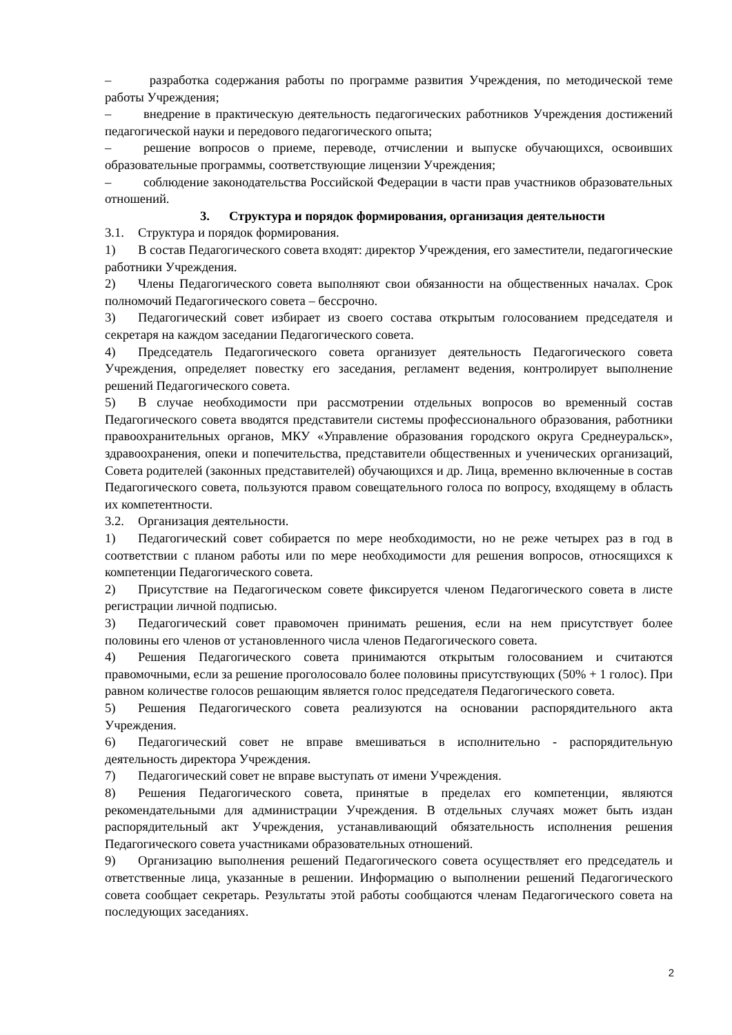– разработка содержания работы по программе развития Учреждения, по методической теме работы Учреждения;
– внедрение в практическую деятельность педагогических работников Учреждения достижений педагогической науки и передового педагогического опыта;
– решение вопросов о приеме, переводе, отчислении и выпуске обучающихся, освоивших образовательные программы, соответствующие лицензии Учреждения;
– соблюдение законодательства Российской Федерации в части прав участников образовательных отношений.
3. Структура и порядок формирования, организация деятельности
3.1. Структура и порядок формирования.
1) В состав Педагогического совета входят: директор Учреждения, его заместители, педагогические работники Учреждения.
2) Члены Педагогического совета выполняют свои обязанности на общественных началах. Срок полномочий Педагогического совета – бессрочно.
3) Педагогический совет избирает из своего состава открытым голосованием председателя и секретаря на каждом заседании Педагогического совета.
4) Председатель Педагогического совета организует деятельность Педагогического совета Учреждения, определяет повестку его заседания, регламент ведения, контролирует выполнение решений Педагогического совета.
5) В случае необходимости при рассмотрении отдельных вопросов во временный состав Педагогического совета вводятся представители системы профессионального образования, работники правоохранительных органов, МКУ «Управление образования городского округа Среднеуральск», здравоохранения, опеки и попечительства, представители общественных и ученических организаций, Совета родителей (законных представителей) обучающихся и др. Лица, временно включенные в состав Педагогического совета, пользуются правом совещательного голоса по вопросу, входящему в область их компетентности.
3.2. Организация деятельности.
1) Педагогический совет собирается по мере необходимости, но не реже четырех раз в год в соответствии с планом работы или по мере необходимости для решения вопросов, относящихся к компетенции Педагогического совета.
2) Присутствие на Педагогическом совете фиксируется членом Педагогического совета в листе регистрации личной подписью.
3) Педагогический совет правомочен принимать решения, если на нем присутствует более половины его членов от установленного числа членов Педагогического совета.
4) Решения Педагогического совета принимаются открытым голосованием и считаются правомочными, если за решение проголосовало более половины присутствующих (50% + 1 голос). При равном количестве голосов решающим является голос председателя Педагогического совета.
5) Решения Педагогического совета реализуются на основании распорядительного акта Учреждения.
6) Педагогический совет не вправе вмешиваться в исполнительно - распорядительную деятельность директора Учреждения.
7) Педагогический совет не вправе выступать от имени Учреждения.
8) Решения Педагогического совета, принятые в пределах его компетенции, являются рекомендательными для администрации Учреждения. В отдельных случаях может быть издан распорядительный акт Учреждения, устанавливающий обязательность исполнения решения Педагогического совета участниками образовательных отношений.
9) Организацию выполнения решений Педагогического совета осуществляет его председатель и ответственные лица, указанные в решении. Информацию о выполнении решений Педагогического совета сообщает секретарь. Результаты этой работы сообщаются членам Педагогического совета на последующих заседаниях.
2